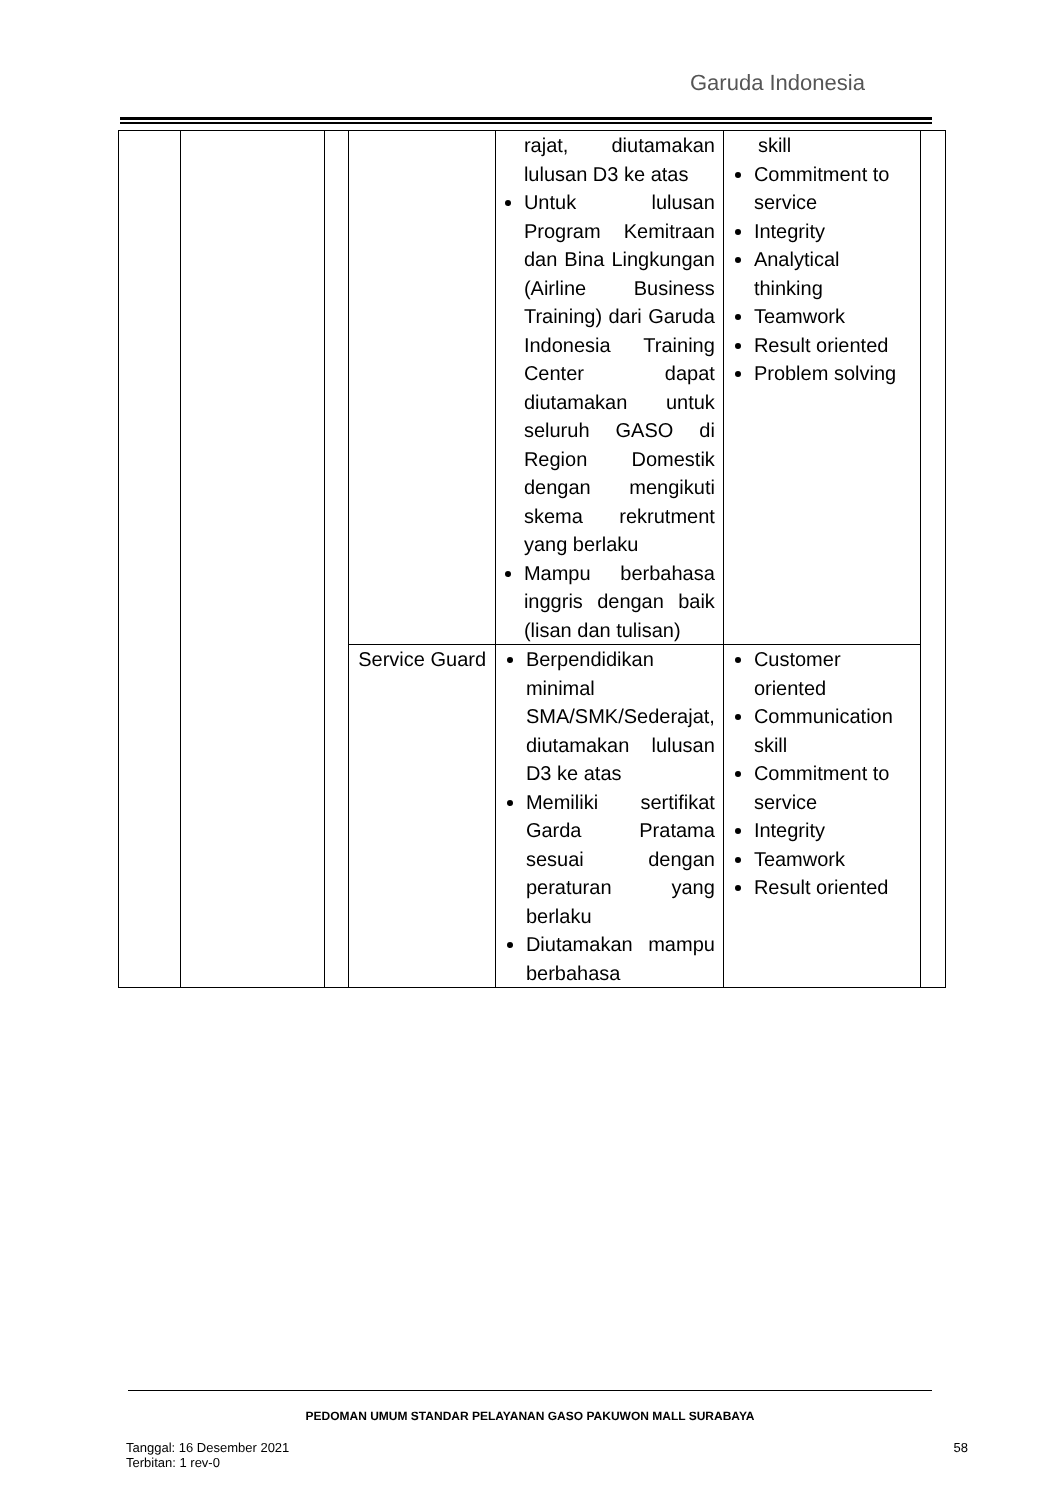Garuda Indonesia
| | | | | rajat, diutamakan lulusan D3 ke atas Untuk lulusan Program Kemitraan dan Bina Lingkungan (Airline Business Training) dari Garuda Indonesia Training Center dapat diutamakan untuk seluruh GASO di Region Domestik dengan mengikuti skema rekrutment yang berlaku Mampu berbahasa inggris dengan baik (lisan dan tulisan) | skill Commitment to service Integrity Analytical thinking Teamwork Result oriented Problem solving | |
| | | | Service Guard | Berpendidikan minimal SMA/SMK/Sederajat, diutamakan lulusan D3 ke atas Memiliki sertifikat Garda Pratama sesuai dengan peraturan yang berlaku Diutamakan mampu berbahasa | Customer oriented Communication skill Commitment to service Integrity Teamwork Result oriented | |
PEDOMAN UMUM STANDAR PELAYANAN GASO PAKUWON MALL SURABAYA
Tanggal: 16 Desember 2021
Terbitan: 1 rev-0
58